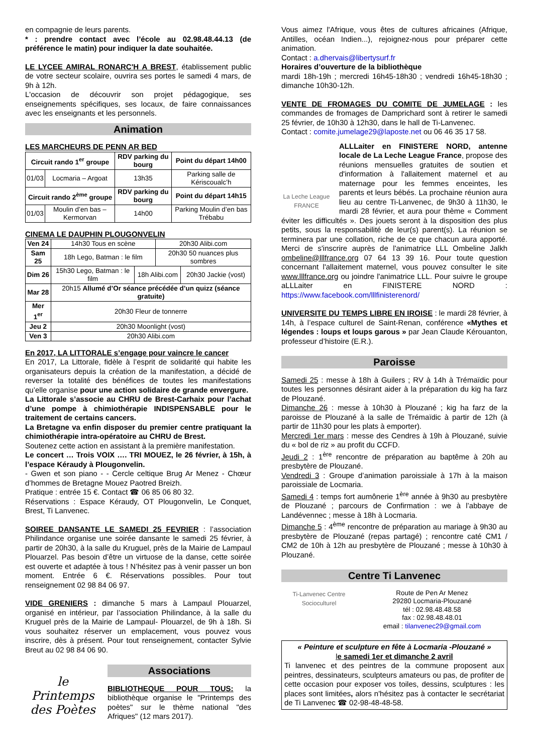en compagnie de leurs parents.
* : prendre contact avec l’école au 02.98.48.44.13 (de préférence le matin) pour indiquer la date souhaitée.
LE LYCEE AMIRAL RONARC'H A BREST, établissement public de votre secteur scolaire, ouvrira ses portes le samedi 4 mars, de 9h à 12h.
L'occasion de découvrir son projet pédagogique, ses enseignements spécifiques, ses locaux, de faire connaissances avec les enseignants et les personnels.
Animation
LES MARCHEURS DE PENN AR BED
| Circuit rando 1<sup>er</sup> groupe | | RDV parking du bourg | Point du départ 14h00 |
| --- | --- | --- | --- |
| 01/03 | Locmaria – Argoat | 13h35 | Parking salle de Kériscoualc’h |
| Circuit rando 2<sup>ème</sup> groupe | | RDV parking du bourg | Point du départ 14h15 |
| 01/03 | Moulin d’en bas – Kermorvan | 14h00 | Parking Moulin d’en bas Trébabu |
CINEMA LE DAUPHIN PLOUGONVELIN
| Ven 24 | 14h30 Tous en scène | | 20h30 Alibi.com | |
| Sam 25 | 18h Lego, Batman : le film | | 20h30 50 nuances plus sombres | |
| Dim 26 | 15h30 Lego, Batman : le film | 18h Alibi.com | | 20h30 Jackie (vost) |
| Mar 28 | 20h15 Allumé d’Or séance précédée d’un quizz (séance gratuite) | | | |
| Mer 1<sup>er</sup> | 20h30 Fleur de tonnerre | | | |
| Jeu 2 | 20h30 Moonlight (vost) | | | |
| Ven 3 | 20h30 Alibi.com | | | |
En 2017, LA LITTORALE s’engage pour vaincre le cancer
En 2017, La Littorale, fidèle à l’esprit de solidarité qui habite les organisateurs depuis la création de la manifestation, a décidé de reverser la totalité des bénéfices de toutes les manifestations qu’elle organise pour une action solidaire de grande envergure.
La Littorale s’associe au CHRU de Brest-Carhaix pour l’achat d’une pompe à chimiothérapie INDISPENSABLE pour le traitement de certains cancers.
La Bretagne va enfin disposer du premier centre pratiquant la chimiothérapie intra-opératoire au CHRU de Brest.
Soutenez cette action en assistant à la première manifestation.
Le concert … Trois VOIX …. TRI MOUEZ, le 26 février, à 15h, à l’espace Kéraudy à Plougonvelin.
- Gwen et son piano - - Cercle celtique Brug Ar Menez - Chœur d’hommes de Bretagne Mouez Paotred Breizh.
Pratique : entrée 15 €. Contact ☎ 06 85 06 80 32.
Réservations : Espace Kéraudy, OT Plougonvelin, Le Conquet, Brest, Ti Lanvenec.
SOIREE DANSANTE LE SAMEDI 25 FEVRIER : l’association Philindance organise une soirée dansante le samedi 25 février, à partir de 20h30, à la salle du Kruguel, près de la Mairie de Lampaul Plouarzel. Pas besoin d’être un virtuose de la danse, cette soirée est ouverte et adaptée à tous ! N’hésitez pas à venir passer un bon moment. Entrée 6 €. Réservations possibles. Pour tout renseignement 02 98 84 06 97.
VIDE GRENIERS : dimanche 5 mars à Lampaul Plouarzel, organisé en intérieur, par l’association Philindance, à la salle du Kruguel près de la Mairie de Lampaul- Plouarzel, de 9h à 18h. Si vous souhaitez réserver un emplacement, vous pouvez vous inscrire, dès à présent. Pour tout renseignement, contacter Sylvie Breut au 02 98 84 06 90.
le Printemps des Poètes
Associations
BIBLIOTHEQUE POUR TOUS: la bibliothèque organise le "Printemps des poètes" sur le thème national "des Afriques" (12 mars 2017).
Vous aimez l'Afrique, vous êtes de cultures africaines (Afrique, Antilles, océan Indien...), rejoignez-nous pour préparer cette animation.
Contact : a.dhervais@libertysurf.fr
Horaires d’ouverture de la bibliothèque
mardi 18h-19h ; mercredi 16h45-18h30 ; vendredi 16h45-18h30 ; dimanche 10h30-12h.
VENTE DE FROMAGES DU COMITE DE JUMELAGE : les commandes de fromages de Damprichard sont à retirer le samedi 25 février, de 10h30 à 12h30, dans le hall de Ti-Lanvenec.
Contact : comite.jumelage29@laposte.net ou 06 46 35 17 58.
La Leche League FRANCE
ALLLaiter en FINISTERE NORD, antenne locale de La Leche League France, propose des réunions mensuelles gratuites de soutien et d'information à l'allaitement maternel et au maternage pour les femmes enceintes, les parents et leurs bébés. La prochaine réunion aura lieu au centre Ti-Lanvenec, de 9h30 à 11h30, le mardi 28 février, et aura pour thème « Comment éviter les difficultés ». Des jouets seront à la disposition des plus petits, sous la responsabilité de leur(s) parent(s). La réunion se terminera par une collation, riche de ce que chacun aura apporté. Merci de s'inscrire auprès de l'animatrice LLL Ombeline Jalkh ombeline@lllfrance.org 07 64 13 39 16. Pour toute question concernant l'allaitement maternel, vous pouvez consulter le site www.lllfrance.org ou joindre l'animatrice LLL. Pour suivre le groupe aLLLaiter en FINISTERE NORD : https://www.facebook.com/lllfinisterenord/
UNIVERSITE DU TEMPS LIBRE EN IROISE : le mardi 28 février, à 14h, à l’espace culturel de Saint-Renan, conférence «Mythes et légendes : loups et loups garous » par Jean Claude Kérouanton, professeur d’histoire (E.R.).
Paroisse
Samedi 25 : messe à 18h à Guilers ; RV à 14h à Trémaïdic pour toutes les personnes désirant aider à la préparation du kig ha farz de Plouzané.
Dimanche 26 : messe à 10h30 à Plouzané ; kig ha farz de la paroisse de Plouzané à la salle de Trémaïdic à partir de 12h (à partir de 11h30 pour les plats à emporter).
Mercredi 1er mars : messe des Cendres à 19h à Plouzané, suivie du « bol de riz » au profit du CCFD.
Jeudi 2 : 1<sup>ère</sup> rencontre de préparation au baptême à 20h au presbytère de Plouzané.
Vendredi 3 : Groupe d’animation paroissiale à 17h à la maison paroissiale de Locmaria.
Samedi 4 : temps fort aumônerie 1<sup>ère</sup> année à 9h30 au presbytère de Plouzané ; parcours de Confirmation : we à l’abbaye de Landévennec ; messe à 18h à Locmaria.
Dimanche 5 : 4<sup>ème</sup> rencontre de préparation au mariage à 9h30 au presbytère de Plouzané (repas partagé) ; rencontre caté CM1 / CM2 de 10h à 12h au presbytère de Plouzané ; messe à 10h30 à Plouzané.
Centre Ti Lanvenec
Ti-Lanvenec Centre Socioculturel
Route de Pen Ar Menez
29280 Locmaria-Plouzané
tél : 02.98.48.48.58
fax : 02.98.48.48.01
email : tilanvenec29@gmail.com
« Peinture et sculpture en fête à Locmaria -Plouzané »
le samedi 1er et dimanche 2 avril
Ti lanvenec et des peintres de la commune proposent aux peintres, dessinateurs, sculpteurs amateurs ou pas, de profiter de cette occasion pour exposer vos toiles, dessins, sculptures : les places sont limitées, alors n'hésitez pas à contacter le secrétariat de Ti Lanvenec ☎ 02-98-48-48-58.